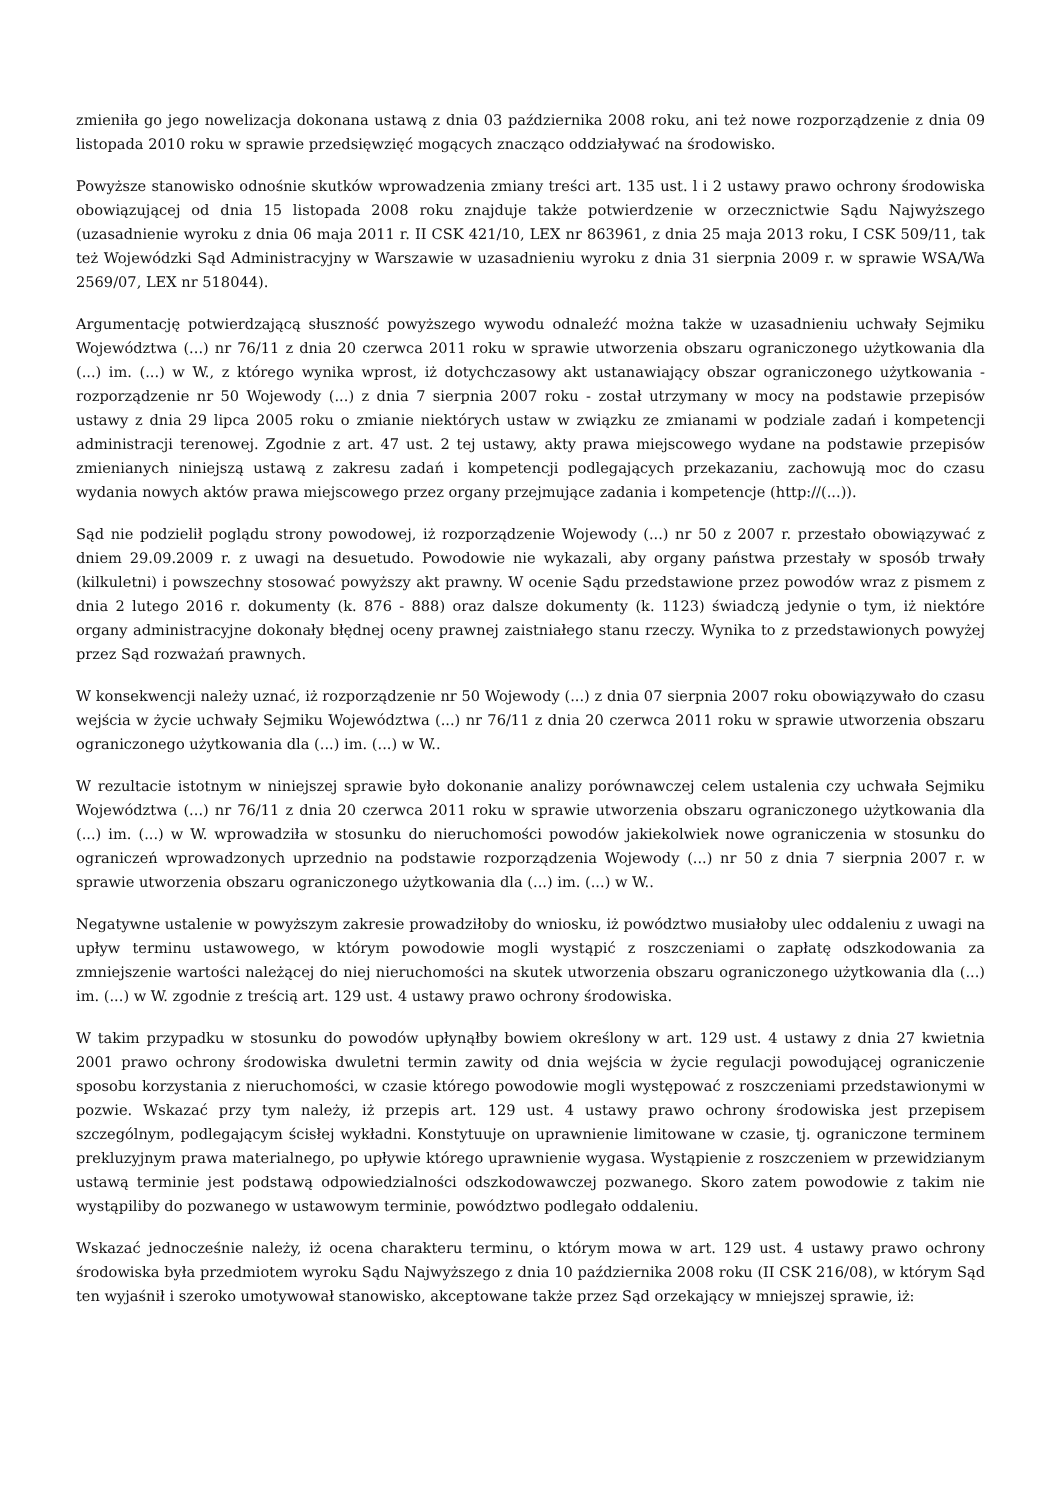zmieniła go jego nowelizacja dokonana ustawą z dnia 03 października 2008 roku, ani też nowe rozporządzenie z dnia 09 listopada 2010 roku w sprawie przedsięwzięć mogących znacząco oddziaływać na środowisko.
Powyższe stanowisko odnośnie skutków wprowadzenia zmiany treści art. 135 ust. l i 2 ustawy prawo ochrony środowiska obowiązującej od dnia 15 listopada 2008 roku znajduje także potwierdzenie w orzecznictwie Sądu Najwyższego (uzasadnienie wyroku z dnia 06 maja 2011 r. II CSK 421/10, LEX nr 863961, z dnia 25 maja 2013 roku, I CSK 509/11, tak też Wojewódzki Sąd Administracyjny w Warszawie w uzasadnieniu wyroku z dnia 31 sierpnia 2009 r. w sprawie WSA/Wa 2569/07, LEX nr 518044).
Argumentację potwierdzającą słuszność powyższego wywodu odnaleźć można także w uzasadnieniu uchwały Sejmiku Województwa (...) nr 76/11 z dnia 20 czerwca 2011 roku w sprawie utworzenia obszaru ograniczonego użytkowania dla (...) im. (...) w W., z którego wynika wprost, iż dotychczasowy akt ustanawiający obszar ograniczonego użytkowania - rozporządzenie nr 50 Wojewody (...) z dnia 7 sierpnia 2007 roku - został utrzymany w mocy na podstawie przepisów ustawy z dnia 29 lipca 2005 roku o zmianie niektórych ustaw w związku ze zmianami w podziale zadań i kompetencji administracji terenowej. Zgodnie z art. 47 ust. 2 tej ustawy, akty prawa miejscowego wydane na podstawie przepisów zmienianych niniejszą ustawą z zakresu zadań i kompetencji podlegających przekazaniu, zachowują moc do czasu wydania nowych aktów prawa miejscowego przez organy przejmujące zadania i kompetencje (http://(...)).
Sąd nie podzielił poglądu strony powodowej, iż rozporządzenie Wojewody (...) nr 50 z 2007 r. przestało obowiązywać z dniem 29.09.2009 r. z uwagi na desuetudo. Powodowie nie wykazali, aby organy państwa przestały w sposób trwały (kilkuletni) i powszechny stosować powyższy akt prawny. W ocenie Sądu przedstawione przez powodów wraz z pismem z dnia 2 lutego 2016 r. dokumenty (k. 876 - 888) oraz dalsze dokumenty (k. 1123) świadczą jedynie o tym, iż niektóre organy administracyjne dokonały błędnej oceny prawnej zaistniałego stanu rzeczy. Wynika to z przedstawionych powyżej przez Sąd rozważań prawnych.
W konsekwencji należy uznać, iż rozporządzenie nr 50 Wojewody (...) z dnia 07 sierpnia 2007 roku obowiązywało do czasu wejścia w życie uchwały Sejmiku Województwa (...) nr 76/11 z dnia 20 czerwca 2011 roku w sprawie utworzenia obszaru ograniczonego użytkowania dla (...) im. (...) w W..
W rezultacie istotnym w niniejszej sprawie było dokonanie analizy porównawczej celem ustalenia czy uchwała Sejmiku Województwa (...) nr 76/11 z dnia 20 czerwca 2011 roku w sprawie utworzenia obszaru ograniczonego użytkowania dla (...) im. (...) w W. wprowadziła w stosunku do nieruchomości powodów jakiekolwiek nowe ograniczenia w stosunku do ograniczeń wprowadzonych uprzednio na podstawie rozporządzenia Wojewody (...) nr 50 z dnia 7 sierpnia 2007 r. w sprawie utworzenia obszaru ograniczonego użytkowania dla (...) im. (...) w W..
Negatywne ustalenie w powyższym zakresie prowadziłoby do wniosku, iż powództwo musiałoby ulec oddaleniu z uwagi na upływ terminu ustawowego, w którym powodowie mogli wystąpić z roszczeniami o zapłatę odszkodowania za zmniejszenie wartości należącej do niej nieruchomości na skutek utworzenia obszaru ograniczonego użytkowania dla (...) im. (...) w W. zgodnie z treścią art. 129 ust. 4 ustawy prawo ochrony środowiska.
W takim przypadku w stosunku do powodów upłynąłby bowiem określony w art. 129 ust. 4 ustawy z dnia 27 kwietnia 2001 prawo ochrony środowiska dwuletni termin zawity od dnia wejścia w życie regulacji powodującej ograniczenie sposobu korzystania z nieruchomości, w czasie którego powodowie mogli występować z roszczeniami przedstawionymi w pozwie. Wskazać przy tym należy, iż przepis art. 129 ust. 4 ustawy prawo ochrony środowiska jest przepisem szczególnym, podlegającym ścisłej wykładni. Konstytuuje on uprawnienie limitowane w czasie, tj. ograniczone terminem prekluzyjnym prawa materialnego, po upływie którego uprawnienie wygasa. Wystąpienie z roszczeniem w przewidzianym ustawą terminie jest podstawą odpowiedzialności odszkodowawczej pozwanego. Skoro zatem powodowie z takim nie wystąpiliby do pozwanego w ustawowym terminie, powództwo podlegało oddaleniu.
Wskazać jednocześnie należy, iż ocena charakteru terminu, o którym mowa w art. 129 ust. 4 ustawy prawo ochrony środowiska była przedmiotem wyroku Sądu Najwyższego z dnia 10 października 2008 roku (II CSK 216/08), w którym Sąd ten wyjaśnił i szeroko umotywował stanowisko, akceptowane także przez Sąd orzekający w mniejszej sprawie, iż: